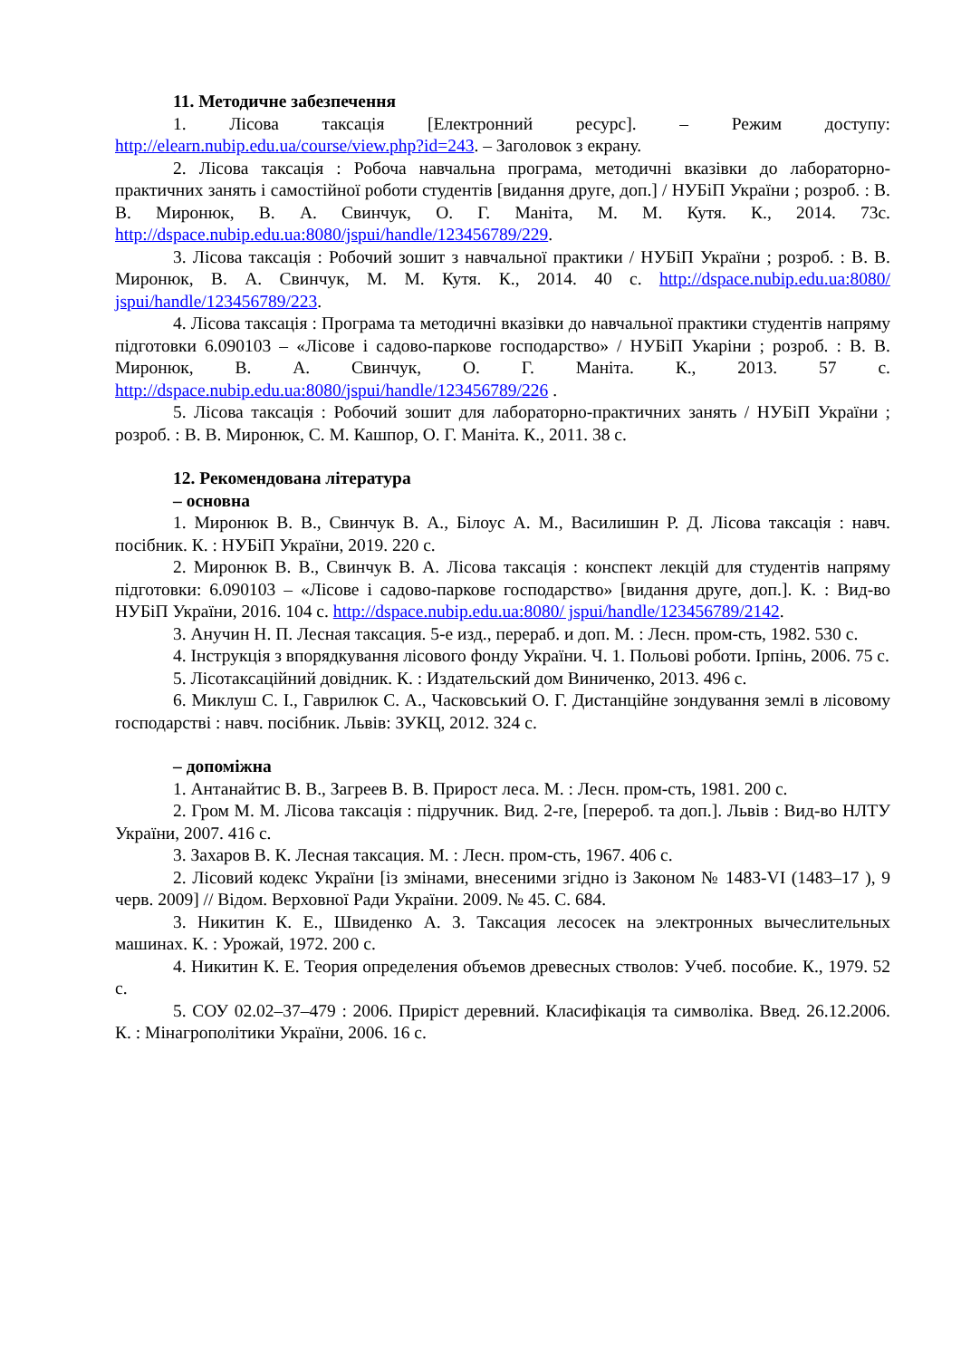11. Методичне забезпечення
1. Лісова таксація [Електронний ресурс]. – Режим доступу: http://elearn.nubip.edu.ua/course/view.php?id=243. – Заголовок з екрану.
2. Лісова таксація : Робоча навчальна програма, методичні вказівки до лабораторно-практичних занять і самостійної роботи студентів [видання друге, доп.] / НУБіП України ; розроб. : В. В. Миронюк, В. А. Свинчук, О. Г. Маніта, М. М. Кутя. К., 2014. 73с. http://dspace.nubip.edu.ua:8080/jspui/handle/123456789/229.
3. Лісова таксація : Робочий зошит з навчальної практики / НУБіП України ; розроб. : В. В. Миронюк, В. А. Свинчук, М. М. Кутя. К., 2014. 40 с. http://dspace.nubip.edu.ua:8080/ jspui/handle/123456789/223.
4. Лісова таксація : Програма та методичні вказівки до навчальної практики студентів напряму підготовки 6.090103 – «Лісове і садово-паркове господарство» / НУБіП Укаріни ; розроб. : В. В. Миронюк, В. А. Свинчук, О. Г. Маніта. К., 2013. 57 с. http://dspace.nubip.edu.ua:8080/jspui/handle/123456789/226 .
5. Лісова таксація : Робочий зошит для лабораторно-практичних занять / НУБіП України ; розроб. : В. В. Миронюк, С. М. Кашпор, О. Г. Маніта. К., 2011. 38 с.
12. Рекомендована література
– основна
1. Миронюк В. В., Свинчук В. А., Білоус А. М., Василишин Р. Д. Лісова таксація : навч. посібник. К. : НУБіП України, 2019. 220 с.
2. Миронюк В. В., Свинчук В. А. Лісова таксація : конспект лекцій для студентів напряму підготовки: 6.090103 – «Лісове і садово-паркове господарство» [видання друге, доп.]. К. : Вид-во НУБіП України, 2016. 104 с. http://dspace.nubip.edu.ua:8080/ jspui/handle/123456789/2142.
3. Анучин Н. П. Лесная таксация. 5-е изд., перераб. и доп. М. : Лесн. пром-сть, 1982. 530 с.
4. Інструкція з впорядкування лісового фонду України. Ч. 1. Польові роботи. Ірпінь, 2006. 75 с.
5. Лісотаксаційний довідник. К. : Издательский дом Виниченко, 2013. 496 с.
6. Миклуш С. І., Гаврилюк С. А., Часковський О. Г. Дистанційне зондування землі в лісовому господарстві : навч. посібник. Львів: ЗУКЦ, 2012. 324 с.
– допоміжна
1. Антанайтис В. В., Загреев В. В. Прирост леса. М. : Лесн. пром-сть, 1981. 200 с.
2. Гром М. М. Лісова таксація : підручник. Вид. 2-ге, [перероб. та доп.]. Львів : Вид-во НЛТУ України, 2007. 416 с.
3. Захаров В. К. Лесная таксация. М. : Лесн. пром-сть, 1967. 406 с.
2. Лісовий кодекс України [із змінами, внесеними згідно із Законом № 1483-VI (1483–17 ), 9 черв. 2009] // Відом. Верховної Ради України. 2009. № 45. С. 684.
3. Никитин К. Е., Швиденко А. З. Таксация лесосек на электронных вычеслительных машинах. К. : Урожай, 1972. 200 с.
4. Никитин К. Е. Теория определения объемов древесных стволов: Учеб. пособие. К., 1979. 52 с.
5. СОУ 02.02–37–479 : 2006. Приріст деревний. Класифікація та символіка. Введ. 26.12.2006. К. : Мінагрополітики України, 2006. 16 с.